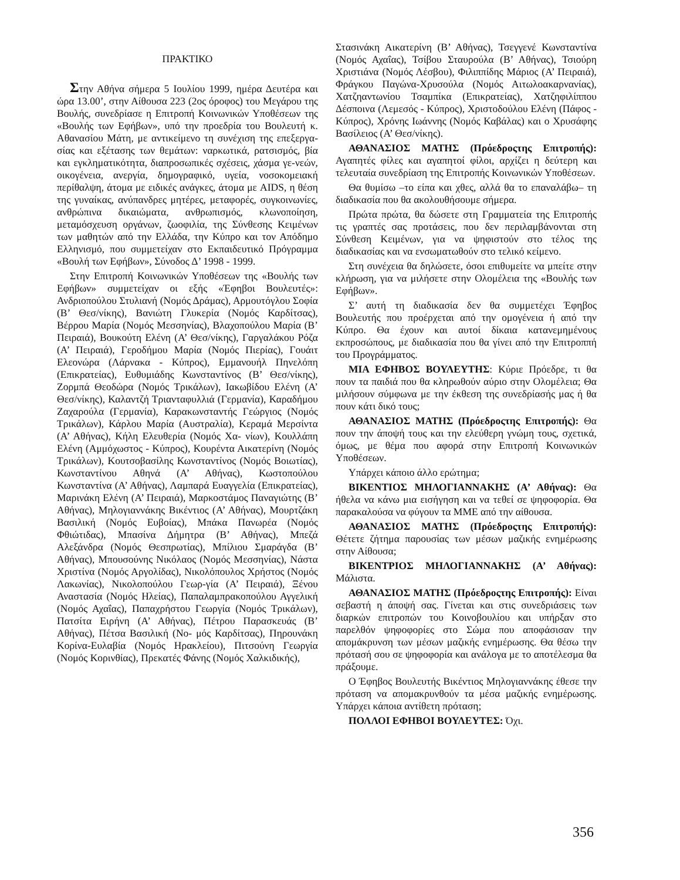ΠΡΑΚΤΙΚΟ
Στην Αθήνα σήμερα 5 Ιουλίου 1999, ημέρα Δευτέρα και ώρα 13.00’, στην Αίθουσα 223 (2ος όροφος) του Μεγάρου της Βουλής, συνεδρίασε η Επιτροπή Κοινωνικών Υποθέσεων της «Βουλής των Εφήβων», υπό την προεδρία του Βουλευτή κ. Αθανασίου Μάτη, με αντικείμενο τη συνέχιση της επεξεργα-σίας και εξέτασης των θεμάτων: ναρκωτικά, ρατσισμός, βία και εγκληματικότητα, διαπροσωπικές σχέσεις, χάσμα γε-νεών, οικογένεια, ανεργία, δημογραφικό, υγεία, νοσοκομειακή περίθαλψη, άτομα με ειδικές ανάγκες, άτομα με AIDS, η θέση της γυναίκας, ανύπανδρες μητέρες, μεταφορές, συγκοινωνίες, ανθρώπινα δικαιώματα, ανθρωπισμός, κλωνοποίηση, μεταμόσχευση οργάνων, ζωοφιλία, της Σύνθεσης Κειμένων των μαθητών από την Ελλάδα, την Κύπρο και τον Απόδημο Ελληνισμό, που συμμετείχαν στο Εκπαιδευτικό Πρόγραμμα «Βουλή των Εφήβων», Σύνοδος Δ’ 1998 - 1999.
Στην Επιτροπή Κοινωνικών Υποθέσεων της «Βουλής των Εφήβων» συμμετείχαν οι εξής «Έφηβοι Βουλευτές»: Ανδριοπούλου Στυλιανή (Νομός Δράμας), Αρμουτόγλου Σοφία (Β’ Θεσ/νίκης), Βανιώτη Γλυκερία (Νομός Καρδίτσας), Βέρρου Μαρία (Νομός Μεσσηνίας), Βλαχοπούλου Μαρία (Β’ Πειραιά), Βουκούτη Ελένη (Α’ Θεσ/νίκης), Γαργαλάκου Ρόζα (Α’ Πειραιά), Γεροδήμου Μαρία (Νομός Πιερίας), Γουάιτ Ελεονώρα (Λάρνακα - Κύπρος), Εμμανουήλ Πηνελόπη (Επικρατείας), Ευθυμιάδης Κωνσταντίνος (Β’ Θεσ/νίκης), Ζορμπά Θεοδώρα (Νομός Τρικάλων), Ιακωβίδου Ελένη (Α’ Θεσ/νίκης), Καλαντζή Τριανταφυλλιά (Γερμανία), Καραδήμου Ζαχαρούλα (Γερμανία), Καρακωνσταντής Γεώργιος (Νομός Τρικάλων), Κάρλου Μαρία (Αυστραλία), Κεραμά Μερσίντα (Α’ Αθήνας), Κήλη Ελευθερία (Νομός Χα- νίων), Κουλλάπη Ελένη (Αμμόχωστος - Κύπρος), Κουρέντα Αικατερίνη (Νομός Τρικάλων), Κουτσοβασίλης Κωνσταντίνος (Νομός Βοιωτίας), Κωνσταντίνου Αθηνά (Α’ Αθήνας), Κωστοπούλου Κωνσταντίνα (Α’ Αθήνας), Λαμπαρά Ευαγγελία (Επικρατείας), Μαρινάκη Ελένη (Α’ Πειραιά), Μαρκοστάμος Παναγιώτης (Β’ Αθήνας), Μηλογιαννάκης Βικέντιος (Α’ Αθήνας), Μουρτζάκη Βασιλική (Νομός Ευβοίας), Μπάκα Πανωρέα (Νομός Φθιώτιδας), Μπασίνα Δήμητρα (Β’ Αθήνας), Μπεζά Αλεξάνδρα (Νομός Θεσπρωτίας), Μπίλιου Σμαράγδα (Β’ Αθήνας), Μπουσούνης Νικόλαος (Νομός Μεσσηνίας), Νάστα Χριστίνα (Νομός Αργολίδας), Νικολόπουλος Χρήστος (Νομός Λακωνίας), Νικολοπούλου Γεωρ-γία (Α’ Πειραιά), Ξένου Αναστασία (Νομός Ηλείας), Παπαλαμπρακοπούλου Αγγελική (Νομός Αχαΐας), Παπαχρήστου Γεωργία (Νομός Τρικάλων), Πατσίτα Ειρήνη (Α’ Αθήνας), Πέτρου Παρασκευάς (Β’ Αθήνας), Πέτσα Βασιλική (Νο- μός Καρδίτσας), Πηρουνάκη Κορίνα-Ευλαβία (Νομός Ηρακλείου), Πιτσούνη Γεωργία (Νομός Κορινθίας), Πρεκατές Φάνης (Νομός Χαλκιδικής),
Στασινάκη Αικατερίνη (Β’ Αθήνας), Τσεγγενέ Κωνσταντίνα (Νομός Αχαΐας), Τσίβου Σταυρούλα (Β’ Αθήνας), Τσιούρη Χριστιάνα (Νομός Λέσβου), Φιλιππίδης Μάριος (Α’ Πειραιά), Φράγκου Παγώνα-Χρυσούλα (Νομός Αιτωλοακαρνανίας), Χατζηαντωνίου Τσαμπίκα (Επικρατείας), Χατζηφιλίππου Δέσποινα (Λεμεσός - Κύπρος), Χριστοδούλου Ελένη (Πάφος - Κύπρος), Χρόνης Ιωάννης (Νομός Καβάλας) και ο Χρυσάφης Βασίλειος (Α’ Θεσ/νίκης).
ΑΘΑΝΑΣΙΟΣ ΜΑΤΗΣ (Πρόεδροςτης Επιτροπής): Αγαπητές φίλες και αγαπητοί φίλοι, αρχίζει η δεύτερη και τελευταία συνεδρίαση της Επιτροπής Κοινωνικών Υποθέσεων.
Θα θυμίσω –το είπα και χθες, αλλά θα το επαναλάβω– τη διαδικασία που θα ακολουθήσουμε σήμερα.
Πρώτα πρώτα, θα δώσετε στη Γραμματεία της Επιτροπής τις γραπτές σας προτάσεις, που δεν περιλαμβάνονται στη Σύνθεση Κειμένων, για να ψηφιστούν στο τέλος της διαδικασίας και να ενσωματωθούν στο τελικό κείμενο.
Στη συνέχεια θα δηλώσετε, όσοι επιθυμείτε να μπείτε στην κλήρωση, για να μιλήσετε στην Ολομέλεια της «Βουλής των Εφήβων».
Σ’ αυτή τη διαδικασία δεν θα συμμετέχει Έφηβος Βουλευτής που προέρχεται από την ομογένεια ή από την Κύπρο. Θα έχουν και αυτοί δίκαια κατανεμημένους εκπροσώπους, με διαδικασία που θα γίνει από την Επιτροππή του Προγράμματος.
ΜΙΑ ΕΦΗΒΟΣ ΒΟΥΛΕΥΤΗΣ: Κύριε Πρόεδρε, τι θα πουν τα παιδιά που θα κληρωθούν αύριο στην Ολομέλεια; Θα μιλήσουν σύμφωνα με την έκθεση της συνεδρίασής μας ή θα πουν κάτι δικό τους;
ΑΘΑΝΑΣΙΟΣ ΜΑΤΗΣ (Πρόεδροςτης Επιτροπής): Θα πουν την άποψή τους και την ελεύθερη γνώμη τους, σχετικά, όμως, με θέμα που αφορά στην Επιτροπή Κοινωνικών Υποθέσεων.
Υπάρχει κάποιο άλλο ερώτημα;
ΒΙΚΕΝΤΙΟΣ ΜΗΛΟΓΙΑΝΝΑΚΗΣ (Α’ Αθήνας): Θα ήθελα να κάνω μια εισήγηση και να τεθεί σε ψηφοφορία. Θα παρακαλούσα να φύγουν τα ΜΜΕ από την αίθουσα.
ΑΘΑΝΑΣΙΟΣ ΜΑΤΗΣ (Πρόεδροςτης Επιτροπής): Θέτετε ζήτημα παρουσίας των μέσων μαζικής ενημέρωσης στην Αίθουσα;
ΒΙΚΕΝΤΡΙΟΣ ΜΗΛΟΓΙΑΝΝΑΚΗΣ (Α’ Αθήνας): Μάλιστα.
ΑΘΑΝΑΣΙΟΣ ΜΑΤΗΣ (Πρόεδροςτης Επιτροπής): Είναι σεβαστή η άποψή σας. Γίνεται και στις συνεδριάσεις των διαρκών επιτροπών του Κοινοβουλίου και υπήρξαν στο παρελθόν ψηφοφορίες στο Σώμα που αποφάσισαν την απομάκρυνση των μέσων μαζικής ενημέρωσης. Θα θέσω την πρότασή σου σε ψηφοφορία και ανάλογα με το αποτέλεσμα θα πράξουμε.
Ο Έφηβος Βουλευτής Βικέντιος Μηλογιαννάκης έθεσε την πρόταση να απομακρυνθούν τα μέσα μαζικής ενημέρωσης. Υπάρχει κάποια αντίθετη πρόταση;
ΠΟΛΛΟΙ ΕΦΗΒΟΙ ΒΟΥΛΕΥΤΕΣ: Όχι.
356